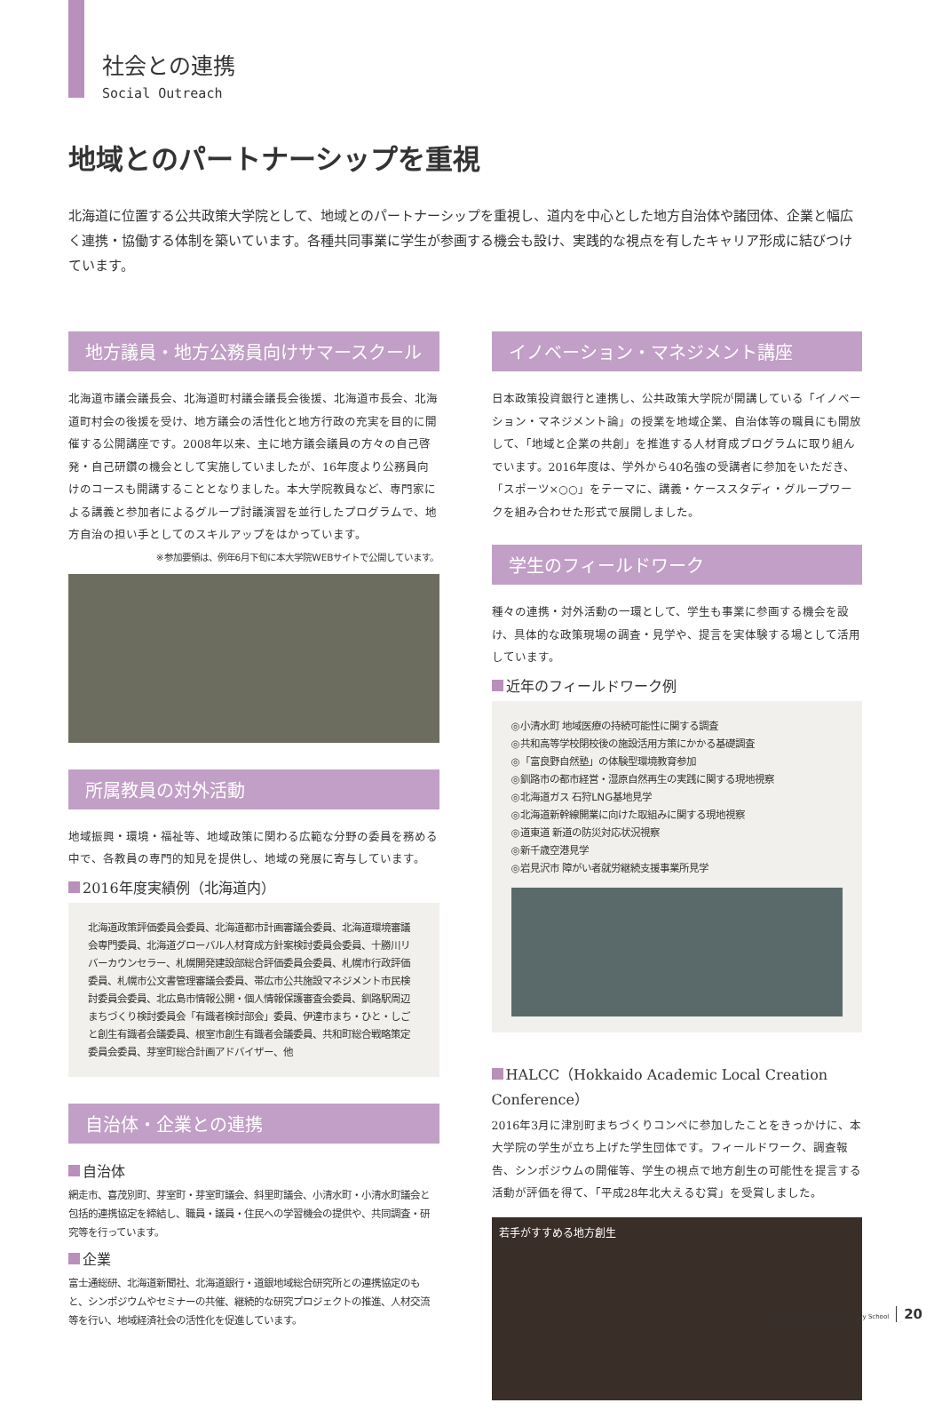社会との連携
Social Outreach
地域とのパートナーシップを重視
北海道に位置する公共政策大学院として、地域とのパートナーシップを重視し、道内を中心とした地方自治体や諸団体、企業と幅広く連携・協働する体制を築いています。各種共同事業に学生が参画する機会も設け、実践的な視点を有したキャリア形成に結びつけています。
地方議員・地方公務員向けサマースクール
北海道市議会議長会、北海道町村議会議長会後援、北海道市長会、北海道町村会の後援を受け、地方議会の活性化と地方行政の充実を目的に開催する公開講座です。2008年以来、主に地方議会議員の方々の自己啓発・自己研鑽の機会として実施していましたが、16年度より公務員向けのコースも開講することとなりました。本大学院教員など、専門家による講義と参加者によるグループ討議演習を並行したプログラムで、地方自治の担い手としてのスキルアップをはかっています。
※参加要領は、例年6月下旬に本大学院WEBサイトで公開しています。
所属教員の対外活動
地域振興・環境・福祉等、地域政策に関わる広範な分野の委員を務める中で、各教員の専門的知見を提供し、地域の発展に寄与しています。
2016年度実績例（北海道内）
北海道政策評価委員会委員、北海道都市計画審議会委員、北海道環境審議会専門委員、北海道グローバル人材育成方針案検討委員会委員、十勝川リバーカウンセラー、札幌開発建設部総合評価委員会委員、札幌市行政評価委員、札幌市公文書管理審議会委員、帯広市公共施設マネジメント市民検討委員会委員、北広島市情報公開・個人情報保護審査会委員、釧路駅周辺まちづくり検討委員会「有識者検討部会」委員、伊達市まち・ひと・しごと創生有識者会議委員、根室市創生有識者会議委員、共和町総合戦略策定委員会委員、芽室町総合計画アドバイザー、他
自治体・企業との連携
自治体
網走市、喜茂別町、芽室町・芽室町議会、斜里町議会、小清水町・小清水町議会と包括的連携協定を締結し、職員・議員・住民への学習機会の提供や、共同調査・研究等を行っています。
企業
富士通総研、北海道新聞社、北海道銀行・道銀地域総合研究所との連携協定のもと、シンポジウムやセミナーの共催、継続的な研究プロジェクトの推進、人材交流等を行い、地域経済社会の活性化を促進しています。
イノベーション・マネジメント講座
日本政策投資銀行と連携し、公共政策大学院が開講している「イノベーション・マネジメント論」の授業を地域企業、自治体等の職員にも開放して、「地域と企業の共創」を推進する人材育成プログラムに取り組んでいます。2016年度は、学外から40名強の受講者に参加をいただき、「スポーツ×○○」をテーマに、講義・ケーススタディ・グループワークを組み合わせた形式で展開しました。
学生のフィールドワーク
種々の連携・対外活動の一環として、学生も事業に参画する機会を設け、具体的な政策現場の調査・見学や、提言を実体験する場として活用しています。
近年のフィールドワーク例
◎小清水町 地域医療の持続可能性に関する調査
◎共和高等学校閉校後の施設活用方策にかかる基礎調査
◎「富良野自然塾」の体験型環境教育参加
◎釧路市の都市経営・湿原自然再生の実践に関する現地視察
◎北海道ガス 石狩LNG基地見学
◎北海道新幹線開業に向けた取組みに関する現地視察
◎道東道 新道の防災対応状況視察
◎新千歳空港見学
◎岩見沢市 障がい者就労継続支援事業所見学
HALCC（Hokkaido Academic Local Creation Conference）
2016年3月に津別町まちづくりコンペに参加したことをきっかけに、本大学院の学生が立ち上げた学生団体です。フィールドワーク、調査報告、シンポジウムの開催等、学生の視点で地方創生の可能性を提言する活動が評価を得て、「平成28年北大えるむ賞」を受賞しました。
若手がすすめる地方創生
Hokkaido University Public Policy School 20